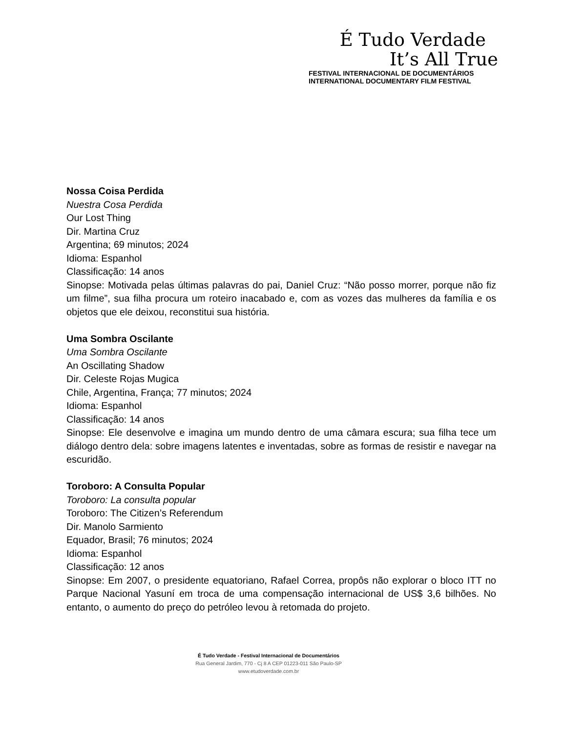É Tudo Verdade
It’s All True
FESTIVAL INTERNACIONAL DE DOCUMENTÁRIOS
INTERNATIONAL DOCUMENTARY FILM FESTIVAL
Nossa Coisa Perdida
Nuestra Cosa Perdida
Our Lost Thing
Dir. Martina Cruz
Argentina; 69 minutos; 2024
Idioma: Espanhol
Classificação: 14 anos
Sinopse: Motivada pelas últimas palavras do pai, Daniel Cruz: “Não posso morrer, porque não fiz um filme”, sua filha procura um roteiro inacabado e, com as vozes das mulheres da família e os objetos que ele deixou, reconstitui sua história.
Uma Sombra Oscilante
Uma Sombra Oscilante
An Oscillating Shadow
Dir. Celeste Rojas Mugica
Chile, Argentina, França; 77 minutos; 2024
Idioma: Espanhol
Classificação: 14 anos
Sinopse: Ele desenvolve e imagina um mundo dentro de uma câmara escura; sua filha tece um diálogo dentro dela: sobre imagens latentes e inventadas, sobre as formas de resistir e navegar na escuridão.
Toroboro: A Consulta Popular
Toroboro: La consulta popular
Toroboro: The Citizen’s Referendum
Dir. Manolo Sarmiento
Equador, Brasil; 76 minutos; 2024
Idioma: Espanhol
Classificação: 12 anos
Sinopse: Em 2007, o presidente equatoriano, Rafael Correa, propôs não explorar o bloco ITT no Parque Nacional Yasuní em troca de uma compensação internacional de US$ 3,6 bilhões. No entanto, o aumento do preço do petróleo levou à retomada do projeto.
É Tudo Verdade - Festival Internacional de Documentários
Rua General Jardim, 770 - Cj 8 A CEP 01223-011 São Paulo-SP
www.etudoverdade.com.br